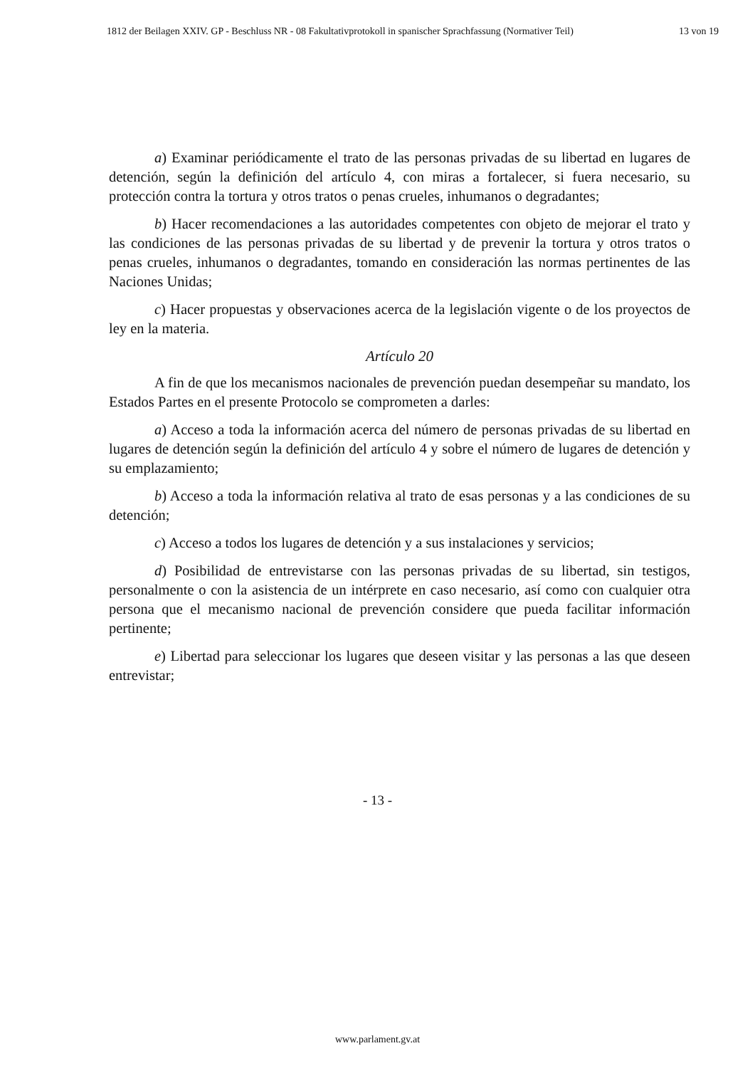1812 der Beilagen XXIV. GP - Beschluss NR - 08 Fakultativprotokoll in spanischer Sprachfassung (Normativer Teil) 13 von 19
a) Examinar periódicamente el trato de las personas privadas de su libertad en lugares de detención, según la definición del artículo 4, con miras a fortalecer, si fuera necesario, su protección contra la tortura y otros tratos o penas crueles, inhumanos o degradantes;
b) Hacer recomendaciones a las autoridades competentes con objeto de mejorar el trato y las condiciones de las personas privadas de su libertad y de prevenir la tortura y otros tratos o penas crueles, inhumanos o degradantes, tomando en consideración las normas pertinentes de las Naciones Unidas;
c) Hacer propuestas y observaciones acerca de la legislación vigente o de los proyectos de ley en la materia.
Artículo 20
A fin de que los mecanismos nacionales de prevención puedan desempeñar su mandato, los Estados Partes en el presente Protocolo se comprometen a darles:
a) Acceso a toda la información acerca del número de personas privadas de su libertad en lugares de detención según la definición del artículo 4 y sobre el número de lugares de detención y su emplazamiento;
b) Acceso a toda la información relativa al trato de esas personas y a las condiciones de su detención;
c) Acceso a todos los lugares de detención y a sus instalaciones y servicios;
d) Posibilidad de entrevistarse con las personas privadas de su libertad, sin testigos, personalmente o con la asistencia de un intérprete en caso necesario, así como con cualquier otra persona que el mecanismo nacional de prevención considere que pueda facilitar información pertinente;
e) Libertad para seleccionar los lugares que deseen visitar y las personas a las que deseen entrevistar;
- 13 -
www.parlament.gv.at